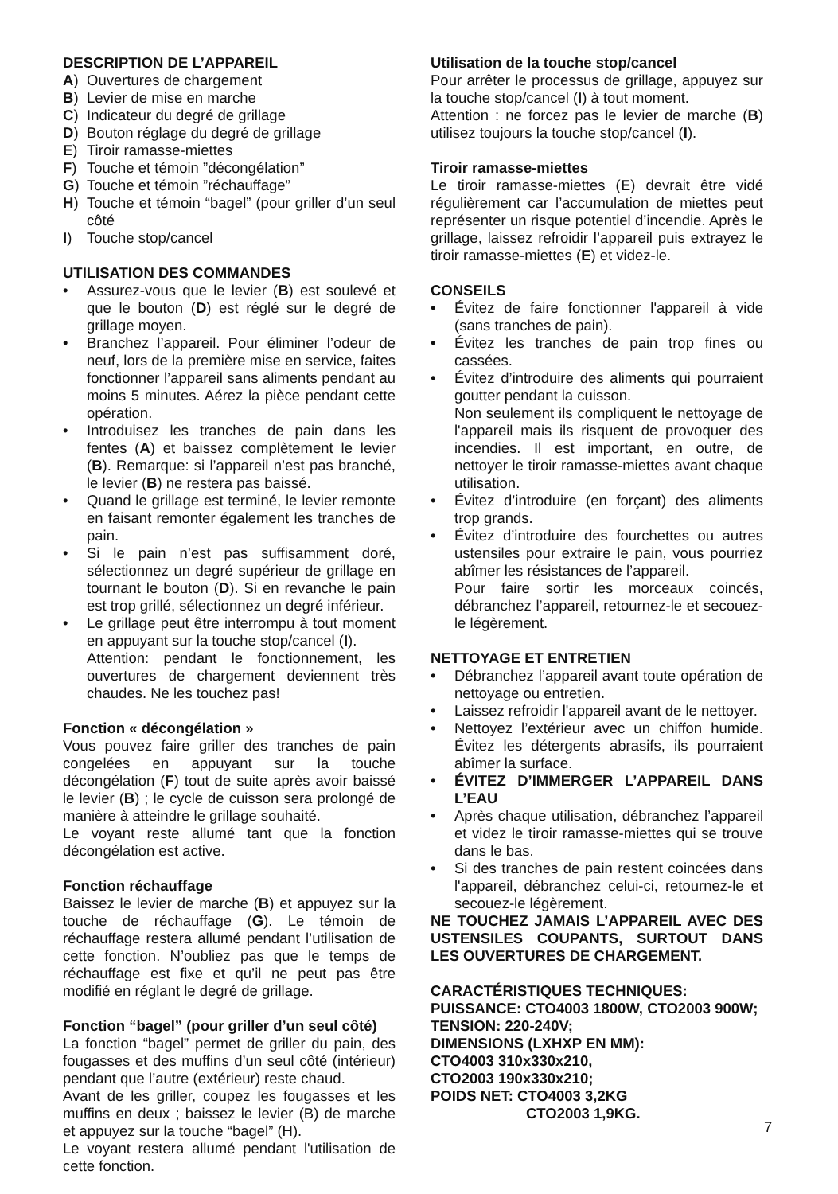DESCRIPTION DE L’APPAREIL
A) Ouvertures de chargement
B) Levier de mise en marche
C) Indicateur du degré de grillage
D) Bouton réglage du degré de grillage
E) Tiroir ramasse-miettes
F) Touche et témoin ”décongélation”
G) Touche et témoin ”réchauffage”
H) Touche et témoin “bagel” (pour griller d’un seul côté
I) Touche stop/cancel
UTILISATION DES COMMANDES
• Assurez-vous que le levier (B) est soulevé et que le bouton (D) est réglé sur le degré de grillage moyen.
• Branchez l’appareil. Pour éliminer l’odeur de neuf, lors de la première mise en service, faites fonctionner l’appareil sans aliments pendant au moins 5 minutes. Aérez la pièce pendant cette opération.
• Introduisez les tranches de pain dans les fentes (A) et baissez complètement le levier (B). Remarque: si l’appareil n’est pas branché, le levier (B) ne restera pas baissé.
• Quand le grillage est terminé, le levier remonte en faisant remonter également les tranches de pain.
• Si le pain n’est pas suffisamment doré, sélectionnez un degré supérieur de grillage en tournant le bouton (D). Si en revanche le pain est trop grillé, sélectionnez un degré inférieur.
• Le grillage peut être interrompu à tout moment en appuyant sur la touche stop/cancel (I).
Attention: pendant le fonctionnement, les ouvertures de chargement deviennent très chaudes. Ne les touchez pas!
Fonction « décongélation »
Vous pouvez faire griller des tranches de pain congelées en appuyant sur la touche décongélation (F) tout de suite après avoir baissé le levier (B) ; le cycle de cuisson sera prolongé de manière à atteindre le grillage souhaité.
Le voyant reste allumé tant que la fonction décongélation est active.
Fonction réchauffage
Baissez le levier de marche (B) et appuyez sur la touche de réchauffage (G). Le témoin de réchauffage restera allumé pendant l’utilisation de cette fonction. N’oubliez pas que le temps de réchauffage est fixe et qu’il ne peut pas être modifié en réglant le degré de grillage.
Fonction “bagel” (pour griller d’un seul côté)
La fonction “bagel” permet de griller du pain, des fougasses et des muffins d’un seul côté (intérieur) pendant que l’autre (extérieur) reste chaud.
Avant de les griller, coupez les fougasses et les muffins en deux ; baissez le levier (B) de marche et appuyez sur la touche “bagel” (H).
Le voyant restera allumé pendant l'utilisation de cette fonction.
Utilisation de la touche stop/cancel
Pour arrêter le processus de grillage, appuyez sur la touche stop/cancel (I) à tout moment.
Attention : ne forcez pas le levier de marche (B) utilisez toujours la touche stop/cancel (I).
Tiroir ramasse-miettes
Le tiroir ramasse-miettes (E) devrait être vidé régulièrement car l’accumulation de miettes peut représenter un risque potentiel d’incendie. Après le grillage, laissez refroidir l’appareil puis extrayez le tiroir ramasse-miettes (E) et videz-le.
CONSEILS
• Évitez de faire fonctionner l'appareil à vide (sans tranches de pain).
• Évitez les tranches de pain trop fines ou cassées.
• Évitez d’introduire des aliments qui pourraient goutter pendant la cuisson.
Non seulement ils compliquent le nettoyage de l'appareil mais ils risquent de provoquer des incendies. Il est important, en outre, de nettoyer le tiroir ramasse-miettes avant chaque utilisation.
• Évitez d’introduire (en forçant) des aliments trop grands.
• Évitez d’introduire des fourchettes ou autres ustensiles pour extraire le pain, vous pourriez abîmer les résistances de l’appareil.
Pour faire sortir les morceaux coincés, débranchez l’appareil, retournez-le et secouez-le légèrement.
NETTOYAGE ET ENTRETIEN
• Débranchez l’appareil avant toute opération de nettoyage ou entretien.
• Laissez refroidir l'appareil avant de le nettoyer.
• Nettoyez l’extérieur avec un chiffon humide. Évitez les détergents abrasifs, ils pourraient abîmer la surface.
• ÉVITEZ D’IMMERGER L’APPAREIL DANS L’EAU
• Après chaque utilisation, débranchez l’appareil et videz le tiroir ramasse-miettes qui se trouve dans le bas.
• Si des tranches de pain restent coincées dans l'appareil, débranchez celui-ci, retournez-le et secouez-le légèrement.
NE TOUCHEZ JAMAIS L’APPAREIL AVEC DES USTENSILES COUPANTS, SURTOUT DANS LES OUVERTURES DE CHARGEMENT.
CARACTÉRISTIQUES TECHNIQUES:
PUISSANCE: CTO4003 1800W, CTO2003 900W;
TENSION: 220-240V;
DIMENSIONS (LXHXP EN MM):
CTO4003 310x330x210,
CTO2003 190x330x210;
POIDS NET: CTO4003 3,2KG
CTO2003 1,9KG.
7